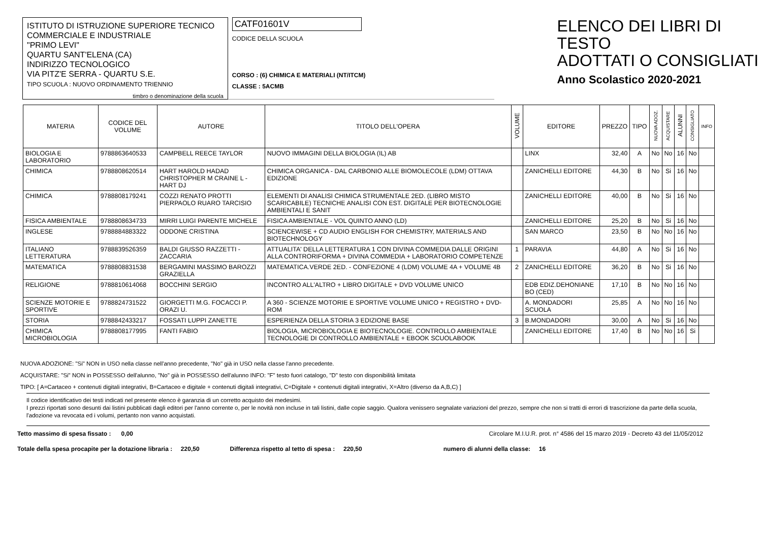ISTITUTO DI ISTRUZIONE SUPERIORE TECNICO
COMMERCIALE E INDUSTRIALE
"PRIMO LEVI"
QUARTU SANT'ELENA (CA)
INDIRIZZO TECNOLOGICO
VIA PITZ'E SERRA - QUARTU S.E.
TIPO SCUOLA : NUOVO ORDINAMENTO TRIENNIO
timbro o denominazione della scuola
CATF01601V
CODICE DELLA SCUOLA
CORSO : (6) CHIMICA E MATERIALI (NT/ITCM)
CLASSE : 5ACMB
ELENCO DEI LIBRI DI TESTO
ADOTTATI O CONSIGLIATI
Anno Scolastico 2020-2021
| MATERIA | CODICE DEL VOLUME | AUTORE | TITOLO DELL'OPERA | VOLUME | EDITORE | PREZZO | TIPO | NUOVA ADOZ. | ACQUISTARE | ALUNNI | CONSIGLIATO | INFO |
| --- | --- | --- | --- | --- | --- | --- | --- | --- | --- | --- | --- | --- |
| BIOLOGIA E LABORATORIO | 9788863640533 | CAMPBELL REECE TAYLOR | NUOVO IMMAGINI DELLA BIOLOGIA (IL) AB | | LINX | 32,40 | A | No | No | 16 | No | |
| CHIMICA | 9788808620514 | HART HAROLD HADAD CHRISTOPHER M CRAINE L - HART DJ | CHIMICA ORGANICA - DAL CARBONIO ALLE BIOMOLECOLE (LDM) OTTAVA EDIZIONE | | ZANICHELLI EDITORE | 44,30 | B | No | Si | 16 | No | |
| CHIMICA | 9788808179241 | COZZI RENATO PROTTI PIERPAOLO RUARO TARCISIO | ELEMENTI DI ANALISI CHIMICA STRUMENTALE 2ED. (LIBRO MISTO SCARICABILE) TECNICHE ANALISI CON EST. DIGITALE PER BIOTECNOLOGIE AMBIENTALI E SANIT | | ZANICHELLI EDITORE | 40,00 | B | No | Si | 16 | No | |
| FISICA AMBIENTALE | 9788808634733 | MIRRI LUIGI PARENTE MICHELE | FISICA AMBIENTALE - VOL QUINTO ANNO (LD) | | ZANICHELLI EDITORE | 25,20 | B | No | Si | 16 | No | |
| INGLESE | 9788884883322 | ODDONE CRISTINA | SCIENCEWISE + CD AUDIO ENGLISH FOR CHEMISTRY, MATERIALS AND BIOTECHNOLOGY | | SAN MARCO | 23,50 | B | No | No | 16 | No | |
| ITALIANO LETTERATURA | 9788839526359 | BALDI GIUSSO RAZZETTI - ZACCARIA | ATTUALITA' DELLA LETTERATURA 1 CON DIVINA COMMEDIA DALLE ORIGINI ALLA CONTRORIFORMA + DIVINA COMMEDIA + LABORATORIO COMPETENZE | 1 | PARAVIA | 44,80 | A | No | Si | 16 | No | |
| MATEMATICA | 9788808831538 | BERGAMINI MASSIMO BAROZZI GRAZIELLA | MATEMATICA.VERDE 2ED. - CONFEZIONE 4 (LDM) VOLUME 4A + VOLUME 4B | 2 | ZANICHELLI EDITORE | 36,20 | B | No | Si | 16 | No | |
| RELIGIONE | 9788810614068 | BOCCHINI SERGIO | INCONTRO ALL'ALTRO + LIBRO DIGITALE + DVD VOLUME UNICO | | EDB EDIZ.DEHONIANE BO (CED) | 17,10 | B | No | No | 16 | No | |
| SCIENZE MOTORIE E SPORTIVE | 9788824731522 | GIORGETTI M.G. FOCACCI P. ORAZI U. | A 360 - SCIENZE MOTORIE E SPORTIVE VOLUME UNICO + REGISTRO + DVD-ROM | | A. MONDADORI SCUOLA | 25,85 | A | No | No | 16 | No | |
| STORIA | 9788842433217 | FOSSATI LUPPI ZANETTE | ESPERIENZA DELLA STORIA 3 EDIZIONE BASE | 3 | B.MONDADORI | 30,00 | A | No | Si | 16 | No | |
| CHIMICA MICROBIOLOGIA | 9788808177995 | FANTI FABIO | BIOLOGIA, MICROBIOLOGIA E BIOTECNOLOGIE. CONTROLLO AMBIENTALE TECNOLOGIE DI CONTROLLO AMBIENTALE + EBOOK SCUOLABOOK | | ZANICHELLI EDITORE | 17,40 | B | No | No | 16 | Si | |
NUOVA ADOZIONE: "Si" NON in USO nella classe nell'anno precedente, "No" già in USO nella classe l'anno precedente.
ACQUISTARE: "Si" NON in POSSESSO dell'alunno, "No" già in POSSESSO dell'alunno INFO: "F" testo fuori catalogo, "D" testo con disponibilità limitata
TIPO: [ A=Cartaceo + contenuti digitali integrativi, B=Cartaceo e digitale + contenuti digitali integrativi, C=Digitale + contenuti digitali integrativi, X=Altro (diverso da A,B,C) ]
Il codice identificativo dei testi indicati nel presente elenco è garanzia di un corretto acquisto dei medesimi.
I prezzi riportati sono desunti dai listini pubblicati dagli editori per l'anno corrente o, per le novità non incluse in tali listini, dalle copie saggio. Qualora venissero segnalate variazioni del prezzo, sempre che non si tratti di errori di trascrizione da parte della scuola, l'adozione va revocata ed i volumi, pertanto non vanno acquistati.
Tetto massimo di spesa fissato : 0,00 Circolare M.I.U.R. prot. n° 4586 del 15 marzo 2019 - Decreto 43 del 11/05/2012
Totale della spesa procapite per la dotazione libraria : 220,50 Differenza rispetto al tetto di spesa : 220,50 numero di alunni della classe: 16